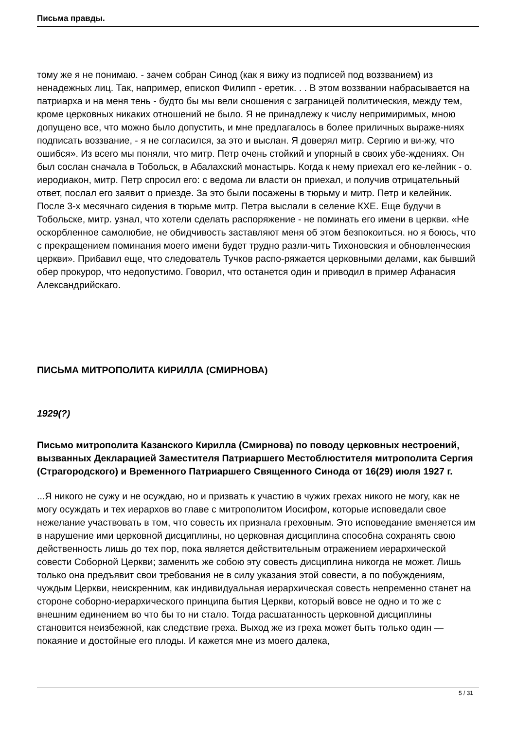Письма правды.
тому же я не понимаю. - зачем собран Синод (как я вижу из подписей под воззванием) из ненадежных лиц. Так, например, епископ Филипп - еретик. . . В этом воззвании набрасывается на патриарха и на меня тень - будто бы мы вели сношения с заграницей политическия, между тем, кроме церковных никаких отношений не было. Я не принадлежу к числу непримиримых, мною допущено все, что можно было допустить, и мне предлагалось в более приличных выраже-ниях подписать воззвание, - я не согласился, за это и выслан. Я доверял митр. Сергию и ви-жу, что ошибся». Из всего мы поняли, что митр. Петр очень стойкий и упорный в своих убе-ждениях. Он был сослан сначала в Тобольск, в Абалахский монастырь. Когда к нему приехал его ке-лейник - о. иеродиакон, митр. Петр спросил его: с ведома ли власти он приехал, и получив отрицательный ответ, послал его заявит о приезде. За это были посажены в тюрьму и митр. Петр и келейник. После 3-х месячнаго сидения в тюрьме митр. Петра выслали в селение КХЕ. Еще будучи в Тобольске, митр. узнал, что хотели сделать распоряжение - не поминать его имени в церкви. «Не оскорбленное самолюбие, не обидчивость заставляют меня об этом безпокоиться. но я боюсь, что с прекращением поминания моего имени будет трудно разли-чить Тихоновския и обновленческия церкви». Прибавил еще, что следователь Тучков распо-ряжается церковными делами, как бывший обер прокурор, что недопустимо. Говорил, что останется один и приводил в пример Афанасия Александрийскаго.
ПИСЬМА МИТРОПОЛИТА КИРИЛЛА (СМИРНОВА)
1929(?)
Письмо митрополита Казанского Кирилла (Смирнова) по поводу церковных нестроений, вызванных Декларацией Заместителя Патриаршего Местоблюстителя митрополита Сергия (Страгородского) и Временного Патриаршего Священного Синода от 16(29) июля 1927 г.
...Я никого не сужу и не осуждаю, но и призвать к участию в чужих грехах никого не могу, как не могу осуждать и тех иерархов во главе с митрополитом Иосифом, которые исповедали свое нежелание участвовать в том, что совесть их признала греховным. Это исповедание вменяется им в нарушение ими церковной дисциплины, но церковная дисциплина способна сохранять свою действенность лишь до тех пор, пока является действительным отражением иерархической совести Соборной Церкви; заменить же собою эту совесть дисциплина никогда не может. Лишь только она предъявит свои требования не в силу указания этой совести, а по побуждениям, чуждым Церкви, неискренним, как индивидуальная иерархическая совесть непременно станет на стороне соборно-иерархического принципа бытия Церкви, который вовсе не одно и то же с внешним единением во что бы то ни стало. Тогда расшатанность церковной дисциплины становится неизбежной, как следствие греха. Выход же из греха может быть только один — покаяние и достойные его плоды. И кажется мне из моего далека,
5 / 31